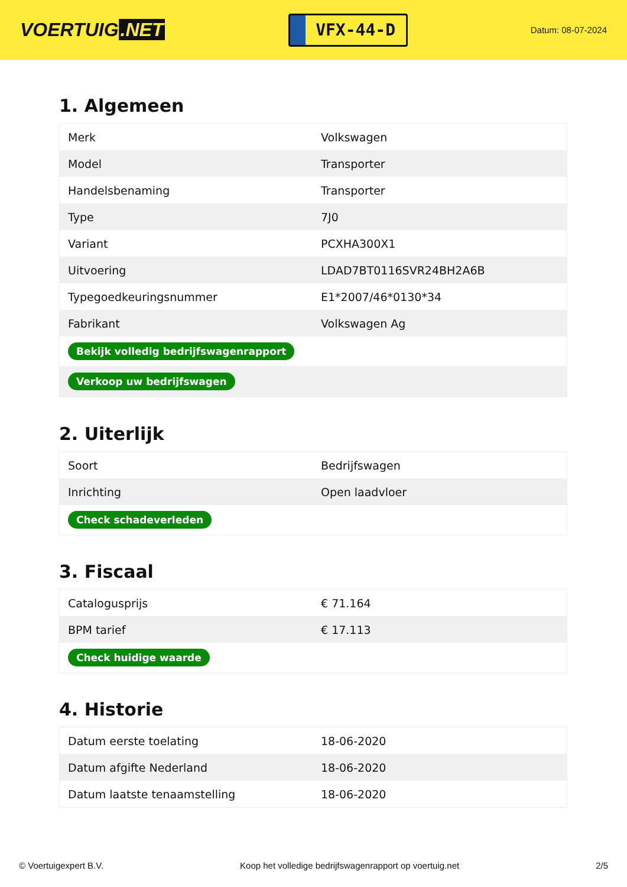VOERTUIG.NET
VFX-44-D
Datum: 08-07-2024
1. Algemeen
| Merk | Volkswagen |
| Model | Transporter |
| Handelsbenaming | Transporter |
| Type | 7J0 |
| Variant | PCXHA300X1 |
| Uitvoering | LDAD7BT0116SVR24BH2A6B |
| Typegoedkeuringsnummer | E1*2007/46*0130*34 |
| Fabrikant | Volkswagen Ag |
| Bekijk volledig bedrijfswagenrapport | |
| Verkoop uw bedrijfswagen | |
2. Uiterlijk
| Soort | Bedrijfswagen |
| Inrichting | Open laadvloer |
| Check schadeverleden | |
3. Fiscaal
| Catalogusprijs | € 71.164 |
| BPM tarief | € 17.113 |
| Check huidige waarde | |
4. Historie
| Datum eerste toelating | 18-06-2020 |
| Datum afgifte Nederland | 18-06-2020 |
| Datum laatste tenaamstelling | 18-06-2020 |
© Voertuigexpert B.V. Koop het volledige bedrijfswagenrapport op voertuig.net 2/5